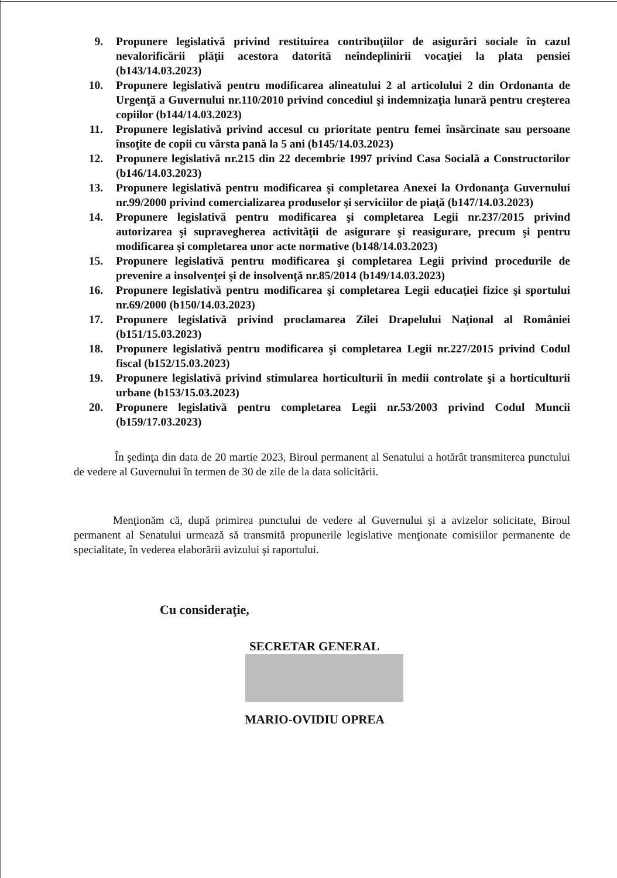9. Propunere legislativă privind restituirea contribuţiilor de asigurări sociale în cazul nevalorificării plăţii acestora datorită neîndeplinirii vocaţiei la plata pensiei (b143/14.03.2023)
10. Propunere legislativă pentru modificarea alineatului 2 al articolului 2 din Ordonanta de Urgenţă a Guvernului nr.110/2010 privind concediul şi indemnizaţia lunară pentru creşterea copiilor (b144/14.03.2023)
11. Propunere legislativă privind accesul cu prioritate pentru femei însărcinate sau persoane însoţite de copii cu vârsta pană la 5 ani (b145/14.03.2023)
12. Propunere legislativă nr.215 din 22 decembrie 1997 privind Casa Socială a Constructorilor (b146/14.03.2023)
13. Propunere legislativă pentru modificarea şi completarea Anexei la Ordonanţa Guvernului nr.99/2000 privind comercializarea produselor şi serviciilor de piaţă (b147/14.03.2023)
14. Propunere legislativă pentru modificarea şi completarea Legii nr.237/2015 privind autorizarea şi supravegherea activităţii de asigurare şi reasigurare, precum şi pentru modificarea şi completarea unor acte normative (b148/14.03.2023)
15. Propunere legislativă pentru modificarea şi completarea Legii privind procedurile de prevenire a insolvenţei şi de insolvenţă nr.85/2014 (b149/14.03.2023)
16. Propunere legislativă pentru modificarea şi completarea Legii educaţiei fizice şi sportului nr.69/2000 (b150/14.03.2023)
17. Propunere legislativă privind proclamarea Zilei Drapelului Naţional al României (b151/15.03.2023)
18. Propunere legislativă pentru modificarea şi completarea Legii nr.227/2015 privind Codul fiscal (b152/15.03.2023)
19. Propunere legislativă privind stimularea horticulturii în medii controlate şi a horticulturii urbane (b153/15.03.2023)
20. Propunere legislativă pentru completarea Legii nr.53/2003 privind Codul Muncii (b159/17.03.2023)
În şedinţa din data de 20 martie 2023, Biroul permanent al Senatului a hotărât transmiterea punctului de vedere al Guvernului în termen de 30 de zile de la data solicitării.
Menţionăm că, după primirea punctului de vedere al Guvernului şi a avizelor solicitate, Biroul permanent al Senatului urmează să transmită propunerile legislative menţionate comisiilor permanente de specialitate, în vederea elaborării avizului şi raportului.
Cu consideraţie,
SECRETAR GENERAL
MARIO-OVIDIU OPREA